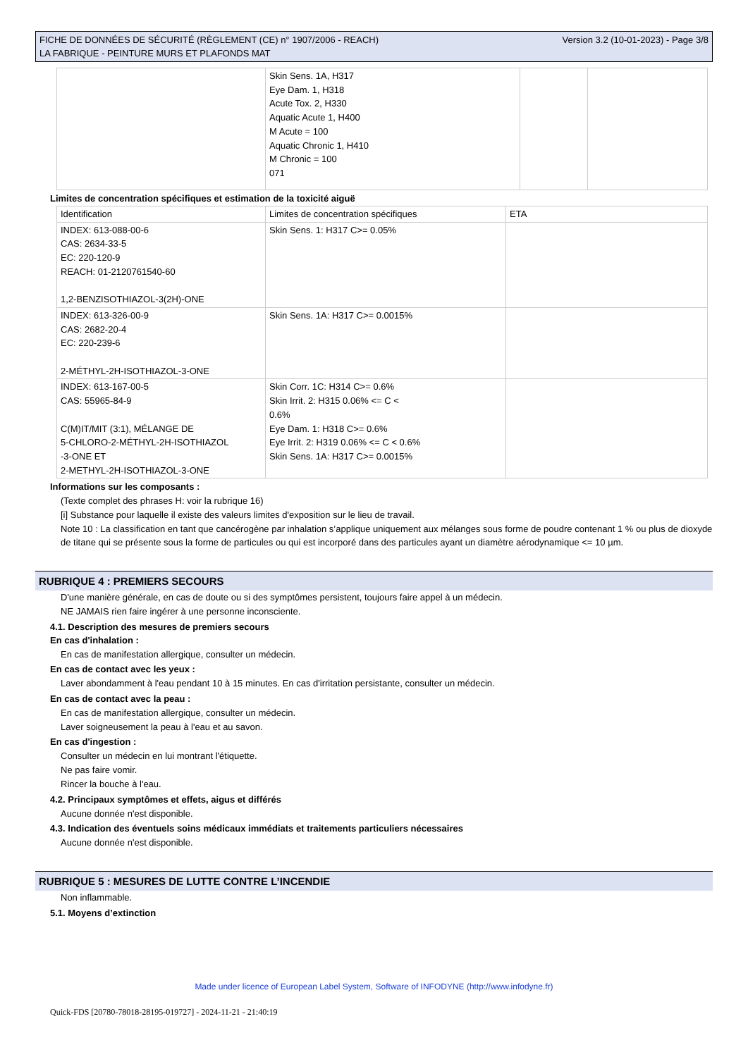FICHE DE DONNÉES DE SÉCURITÉ (RÈGLEMENT (CE) n° 1907/2006 - REACH)
LA FABRIQUE - PEINTURE MURS ET PLAFONDS MAT
Version 3.2 (10-01-2023) - Page 3/8
| | Skin Sens. 1A, H317 Eye Dam. 1, H318 Acute Tox. 2, H330 Aquatic Acute 1, H400 M Acute = 100 Aquatic Chronic 1, H410 M Chronic = 100 071 | | |
Limites de concentration spécifiques et estimation de la toxicité aiguë
| Identification | Limites de concentration spécifiques | ETA |
| --- | --- | --- |
| INDEX: 613-088-00-6 CAS: 2634-33-5 EC: 220-120-9 REACH: 01-2120761540-60 1,2-BENZISOTHIAZOL-3(2H)-ONE | Skin Sens. 1: H317 C>= 0.05% | |
| INDEX: 613-326-00-9 CAS: 2682-20-4 EC: 220-239-6 2-MÉTHYL-2H-ISOTHIAZOL-3-ONE | Skin Sens. 1A: H317 C>= 0.0015% | |
| INDEX: 613-167-00-5 CAS: 55965-84-9 C(M)IT/MIT (3:1), MÉLANGE DE 5-CHLORO-2-MÉTHYL-2H-ISOTHIAZOL -3-ONE ET 2-METHYL-2H-ISOTHIAZOL-3-ONE | Skin Corr. 1C: H314 C>= 0.6% Skin Irrit. 2: H315 0.06% <= C < 0.6% Eye Dam. 1: H318 C>= 0.6% Eye Irrit. 2: H319 0.06% <= C < 0.6% Skin Sens. 1A: H317 C>= 0.0015% | |
Informations sur les composants :
(Texte complet des phrases H: voir la rubrique 16)
[i] Substance pour laquelle il existe des valeurs limites d'exposition sur le lieu de travail.
Note 10 : La classification en tant que cancérogène par inhalation s’applique uniquement aux mélanges sous forme de poudre contenant 1 % ou plus de dioxyde de titane qui se présente sous la forme de particules ou qui est incorporé dans des particules ayant un diamètre aérodynamique <= 10 µm.
RUBRIQUE 4 : PREMIERS SECOURS
D'une manière générale, en cas de doute ou si des symptômes persistent, toujours faire appel à un médecin.
NE JAMAIS rien faire ingérer à une personne inconsciente.
4.1. Description des mesures de premiers secours
En cas d'inhalation :
En cas de manifestation allergique, consulter un médecin.
En cas de contact avec les yeux :
Laver abondamment à l'eau pendant 10 à 15 minutes. En cas d'irritation persistante, consulter un médecin.
En cas de contact avec la peau :
En cas de manifestation allergique, consulter un médecin.
Laver soigneusement la peau à l'eau et au savon.
En cas d'ingestion :
Consulter un médecin en lui montrant l'étiquette.
Ne pas faire vomir.
Rincer la bouche à l'eau.
4.2. Principaux symptômes et effets, aigus et différés
Aucune donnée n'est disponible.
4.3. Indication des éventuels soins médicaux immédiats et traitements particuliers nécessaires
Aucune donnée n'est disponible.
RUBRIQUE 5 : MESURES DE LUTTE CONTRE L’INCENDIE
Non inflammable.
5.1. Moyens d’extinction
Made under licence of European Label System, Software of INFODYNE (http://www.infodyne.fr)
Quick-FDS [20780-78018-28195-019727] - 2024-11-21 - 21:40:19